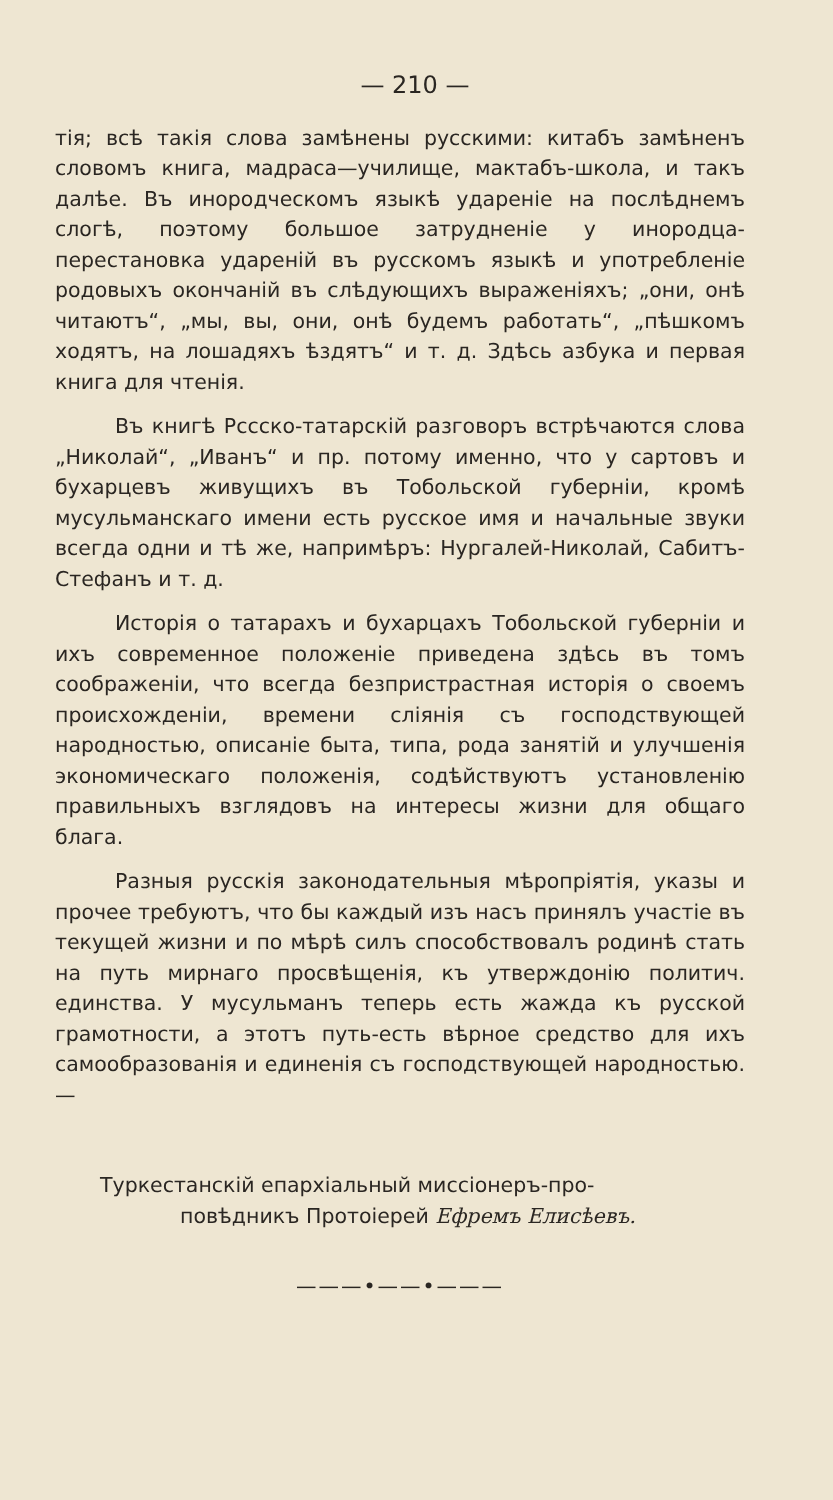— 210 —
тія; всѣ такія слова замѣнены русскими: китабъ замѣненъ словомъ книга, мадраса—училище, мактабъ-школа, и такъ далѣе. Въ инородческомъ языкѣ удареніе на послѣднемъ слогѣ, поэтому большое затрудненіе у инородца-перестановка удареній въ русскомъ языкѣ и употребленіе родовыхъ окончаній въ слѣдующихъ выраженіяхъ; „они, онѣ читаютъ“, „мы, вы, они, онѣ будемъ работать“, „пѣшкомъ ходятъ, на лошадяхъ ѣздятъ“ и т. д. Здѣсь азбука и первая книга для чтенія.
Въ книгѣ Рссско-татарскій разговоръ встрѣчаются слова „Николай“, „Иванъ“ и пр. потому именно, что у сартовъ и бухарцевъ живущихъ въ Тобольской губерніи, кромѣ мусульманскаго имени есть русское имя и начальные звуки всегда одни и тѣ же, напримѣръ: Нургалей-Николай, Сабитъ-Стефанъ и т. д.
Исторія о татарахъ и бухарцахъ Тобольской губерніи и ихъ современное положеніе приведена здѣсь въ томъ соображеніи, что всегда безпристрастная исторія о своемъ происхожденіи, времени сліянія съ господствующей народностью, описаніе быта, типа, рода занятій и улучшенія экономическаго положенія, содѣйствуютъ установленію правильныхъ взглядовъ на интересы жизни для общаго блага.
Разныя русскія законодательныя мѣропріятія, указы и прочее требуютъ, что бы каждый изъ насъ принялъ участіе въ текущей жизни и по мѣрѣ силъ способствовалъ родинѣ стать на путь мирнаго просвѣщенія, къ утверждонію политич. единства. У мусульманъ теперь есть жажда къ русской грамотности, а этотъ путь-есть вѣрное средство для ихъ самообразованія и единенія съ господствующей народностью.—
Туркестанскій епархіальный миссіонеръ-про-
повѣдникъ Протоіерей Ефремъ Елисѣевъ.
———•——•———